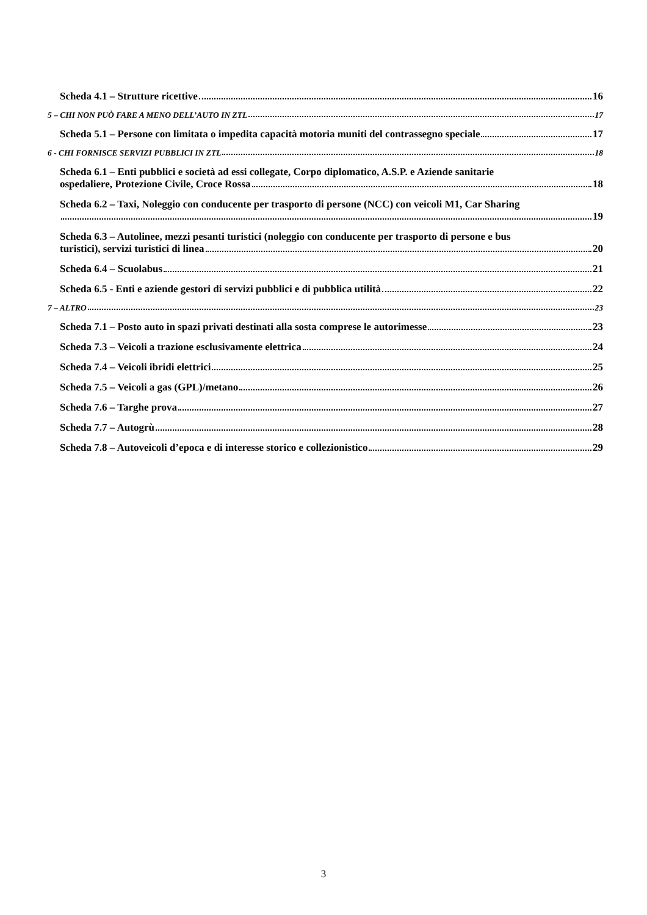Scheda 4.1 – Strutture ricettive 16
5 – CHI NON PUÒ FARE A MENO DELL’AUTO IN ZTL 17
Scheda 5.1 – Persone con limitata o impedita capacità motoria muniti del contrassegno speciale 17
6 - CHI FORNISCE SERVIZI PUBBLICI IN ZTL 18
Scheda 6.1 – Enti pubblici e società ad essi collegate, Corpo diplomatico, A.S.P. e Aziende sanitarie
ospedaliere, Protezione Civile, Croce Rossa 18
Scheda 6.2 – Taxi, Noleggio con conducente per trasporto di persone (NCC) con veicoli M1, Car Sharing
19
Scheda 6.3 – Autolinee, mezzi pesanti turistici (noleggio con conducente per trasporto di persone e bus
turistici), servizi turistici di linea 20
Scheda 6.4 – Scuolabus 21
Scheda 6.5 - Enti e aziende gestori di servizi pubblici e di pubblica utilità 22
7 – ALTRO 23
Scheda 7.1 – Posto auto in spazi privati destinati alla sosta comprese le autorimesse 23
Scheda 7.3 – Veicoli a trazione esclusivamente elettrica 24
Scheda 7.4 – Veicoli ibridi elettrici 25
Scheda 7.5 – Veicoli a gas (GPL)/metano 26
Scheda 7.6 – Targhe prova 27
Scheda 7.7 – Autogrù 28
Scheda 7.8 – Autoveicoli d’epoca e di interesse storico e collezionistico 29
3